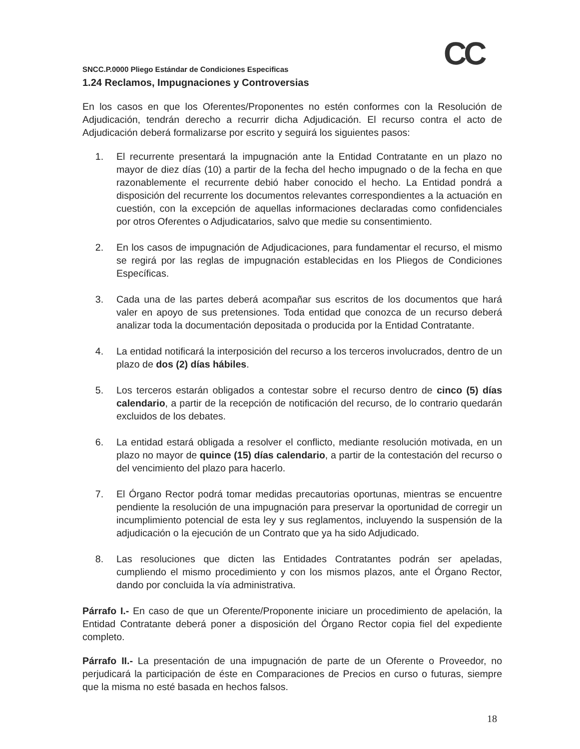CC
SNCC.P.0000 Pliego Estándar de Condiciones Especificas
1.24 Reclamos, Impugnaciones y Controversias
En los casos en que los Oferentes/Proponentes no estén conformes con la Resolución de Adjudicación, tendrán derecho a recurrir dicha Adjudicación. El recurso contra el acto de Adjudicación deberá formalizarse por escrito y seguirá los siguientes pasos:
1. El recurrente presentará la impugnación ante la Entidad Contratante en un plazo no mayor de diez días (10) a partir de la fecha del hecho impugnado o de la fecha en que razonablemente el recurrente debió haber conocido el hecho. La Entidad pondrá a disposición del recurrente los documentos relevantes correspondientes a la actuación en cuestión, con la excepción de aquellas informaciones declaradas como confidenciales por otros Oferentes o Adjudicatarios, salvo que medie su consentimiento.
2. En los casos de impugnación de Adjudicaciones, para fundamentar el recurso, el mismo se regirá por las reglas de impugnación establecidas en los Pliegos de Condiciones Específicas.
3. Cada una de las partes deberá acompañar sus escritos de los documentos que hará valer en apoyo de sus pretensiones. Toda entidad que conozca de un recurso deberá analizar toda la documentación depositada o producida por la Entidad Contratante.
4. La entidad notificará la interposición del recurso a los terceros involucrados, dentro de un plazo de dos (2) días hábiles.
5. Los terceros estarán obligados a contestar sobre el recurso dentro de cinco (5) días calendario, a partir de la recepción de notificación del recurso, de lo contrario quedarán excluidos de los debates.
6. La entidad estará obligada a resolver el conflicto, mediante resolución motivada, en un plazo no mayor de quince (15) días calendario, a partir de la contestación del recurso o del vencimiento del plazo para hacerlo.
7. El Órgano Rector podrá tomar medidas precautorias oportunas, mientras se encuentre pendiente la resolución de una impugnación para preservar la oportunidad de corregir un incumplimiento potencial de esta ley y sus reglamentos, incluyendo la suspensión de la adjudicación o la ejecución de un Contrato que ya ha sido Adjudicado.
8. Las resoluciones que dicten las Entidades Contratantes podrán ser apeladas, cumpliendo el mismo procedimiento y con los mismos plazos, ante el Órgano Rector, dando por concluida la vía administrativa.
Párrafo I.- En caso de que un Oferente/Proponente iniciare un procedimiento de apelación, la Entidad Contratante deberá poner a disposición del Órgano Rector copia fiel del expediente completo.
Párrafo II.- La presentación de una impugnación de parte de un Oferente o Proveedor, no perjudicará la participación de éste en Comparaciones de Precios en curso o futuras, siempre que la misma no esté basada en hechos falsos.
18